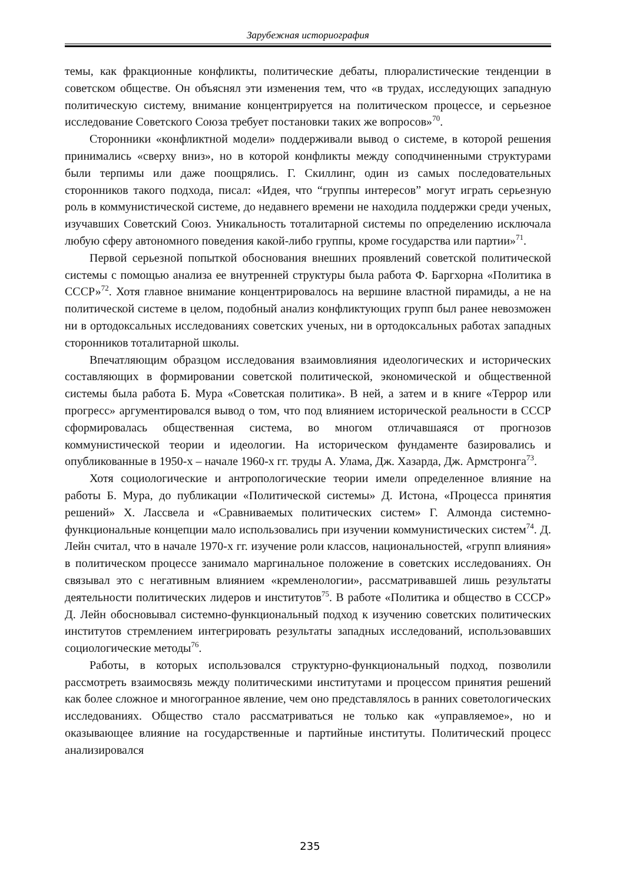Зарубежная историография
темы, как фракционные конфликты, политические дебаты, плюралистические тенденции в советском обществе. Он объяснял эти изменения тем, что «в трудах, исследующих западную политическую систему, внимание концентрируется на политическом процессе, и серьезное исследование Советского Союза требует постановки таких же вопросов»<sup>70</sup>.
Сторонники «конфликтной модели» поддерживали вывод о системе, в которой решения принимались «сверху вниз», но в которой конфликты между соподчиненными структурами были терпимы или даже поощрялись. Г. Скиллинг, один из самых последовательных сторонников такого подхода, писал: «Идея, что “группы интересов” могут играть серьезную роль в коммунистической системе, до недавнего времени не находила поддержки среди ученых, изучавших Советский Союз. Уникальность тоталитарной системы по определению исключала любую сферу автономного поведения какой-либо группы, кроме государства или партии»<sup>71</sup>.
Первой серьезной попыткой обоснования внешних проявлений советской политической системы с помощью анализа ее внутренней структуры была работа Ф. Баргхорна «Политика в СССР»<sup>72</sup>. Хотя главное внимание концентрировалось на вершине властной пирамиды, а не на политической системе в целом, подобный анализ конфликтующих групп был ранее невозможен ни в ортодоксальных исследованиях советских ученых, ни в ортодоксальных работах западных сторонников тоталитарной школы.
Впечатляющим образцом исследования взаимовлияния идеологических и исторических составляющих в формировании советской политической, экономической и общественной системы была работа Б. Мура «Советская политика». В ней, а затем и в книге «Террор или прогресс» аргументировался вывод о том, что под влиянием исторической реальности в СССР сформировалась общественная система, во многом отличавшаяся от прогнозов коммунистической теории и идеологии. На историческом фундаменте базировались и опубликованные в 1950-х – начале 1960-х гг. труды А. Улама, Дж. Хазарда, Дж. Армстронга<sup>73</sup>.
Хотя социологические и антропологические теории имели определенное влияние на работы Б. Мура, до публикации «Политической системы» Д. Истона, «Процесса принятия решений» Х. Лассвела и «Сравниваемых политических систем» Г. Алмонда системно-функциональные концепции мало использовались при изучении коммунистических систем<sup>74</sup>. Д. Лейн считал, что в начале 1970-х гг. изучение роли классов, национальностей, «групп влияния» в политическом процессе занимало маргинальное положение в советских исследованиях. Он связывал это с негативным влиянием «кремленологии», рассматривавшей лишь результаты деятельности политических лидеров и институтов<sup>75</sup>. В работе «Политика и общество в СССР» Д. Лейн обосновывал системно-функциональный подход к изучению советских политических институтов стремлением интегрировать результаты западных исследований, использовавших социологические методы<sup>76</sup>.
Работы, в которых использовался структурно-функциональный подход, позволили рассмотреть взаимосвязь между политическими институтами и процессом принятия решений как более сложное и многогранное явление, чем оно представлялось в ранних советологических исследованиях. Общество стало рассматриваться не только как «управляемое», но и оказывающее влияние на государственные и партийные институты. Политический процесс анализировался
235